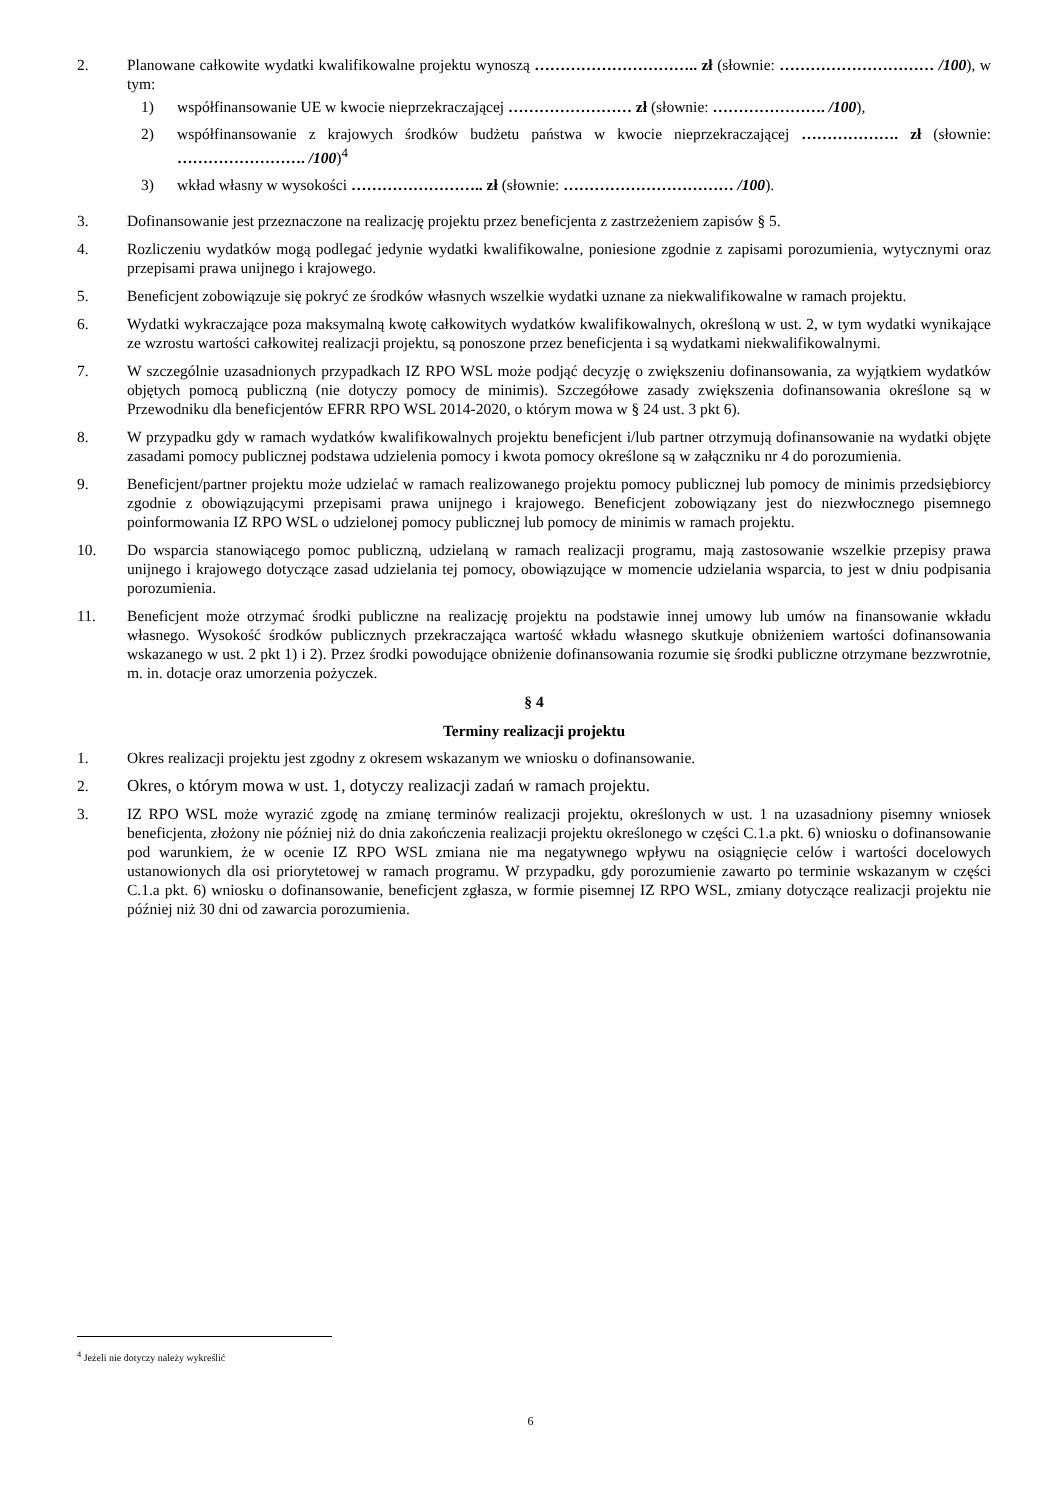2. Planowane całkowite wydatki kwalifikowalne projektu wynoszą ………………………….. zł (słownie: ………………………… /100), w tym:
1) współfinansowanie UE w kwocie nieprzekraczającej …………………… zł (słownie: …………………. /100),
2) współfinansowanie z krajowych środków budżetu państwa w kwocie nieprzekraczającej ………………. zł (słownie: ……………………. /100)<sup>4</sup>
3) wkład własny w wysokości …………………….. zł (słownie: …………………………… /100).
3. Dofinansowanie jest przeznaczone na realizację projektu przez beneficjenta z zastrzeżeniem zapisów § 5.
4. Rozliczeniu wydatków mogą podlegać jedynie wydatki kwalifikowalne, poniesione zgodnie z zapisami porozumienia, wytycznymi oraz przepisami prawa unijnego i krajowego.
5. Beneficjent zobowiązuje się pokryć ze środków własnych wszelkie wydatki uznane za niekwalifikowalne w ramach projektu.
6. Wydatki wykraczające poza maksymalną kwotę całkowitych wydatków kwalifikowalnych, określoną w ust. 2, w tym wydatki wynikające ze wzrostu wartości całkowitej realizacji projektu, są ponoszone przez beneficjenta i są wydatkami niekwalifikowalnymi.
7. W szczególnie uzasadnionych przypadkach IZ RPO WSL może podjąć decyzję o zwiększeniu dofinansowania, za wyjątkiem wydatków objętych pomocą publiczną (nie dotyczy pomocy de minimis). Szczegółowe zasady zwiększenia dofinansowania określone są w Przewodniku dla beneficjentów EFRR RPO WSL 2014-2020, o którym mowa w § 24 ust. 3 pkt 6).
8. W przypadku gdy w ramach wydatków kwalifikowalnych projektu beneficjent i/lub partner otrzymują dofinansowanie na wydatki objęte zasadami pomocy publicznej podstawa udzielenia pomocy i kwota pomocy określone są w załączniku nr 4 do porozumienia.
9. Beneficjent/partner projektu może udzielać w ramach realizowanego projektu pomocy publicznej lub pomocy de minimis przedsiębiorcy zgodnie z obowiązującymi przepisami prawa unijnego i krajowego. Beneficjent zobowiązany jest do niezwłocznego pisemnego poinformowania IZ RPO WSL o udzielonej pomocy publicznej lub pomocy de minimis w ramach projektu.
10. Do wsparcia stanowiącego pomoc publiczną, udzielaną w ramach realizacji programu, mają zastosowanie wszelkie przepisy prawa unijnego i krajowego dotyczące zasad udzielania tej pomocy, obowiązujące w momencie udzielania wsparcia, to jest w dniu podpisania porozumienia.
11. Beneficjent może otrzymać środki publiczne na realizację projektu na podstawie innej umowy lub umów na finansowanie wkładu własnego. Wysokość środków publicznych przekraczająca wartość wkładu własnego skutkuje obniżeniem wartości dofinansowania wskazanego w ust. 2 pkt 1) i 2). Przez środki powodujące obniżenie dofinansowania rozumie się środki publiczne otrzymane bezzwrotnie, m. in. dotacje oraz umorzenia pożyczek.
§ 4
Terminy realizacji projektu
1. Okres realizacji projektu jest zgodny z okresem wskazanym we wniosku o dofinansowanie.
2. Okres, o którym mowa w ust. 1, dotyczy realizacji zadań w ramach projektu.
3. IZ RPO WSL może wyrazić zgodę na zmianę terminów realizacji projektu, określonych w ust. 1 na uzasadniony pisemny wniosek beneficjenta, złożony nie później niż do dnia zakończenia realizacji projektu określonego w części C.1.a pkt. 6) wniosku o dofinansowanie pod warunkiem, że w ocenie IZ RPO WSL zmiana nie ma negatywnego wpływu na osiągnięcie celów i wartości docelowych ustanowionych dla osi priorytetowej w ramach programu. W przypadku, gdy porozumienie zawarto po terminie wskazanym w części C.1.a pkt. 6) wniosku o dofinansowanie, beneficjent zgłasza, w formie pisemnej IZ RPO WSL, zmiany dotyczące realizacji projektu nie później niż 30 dni od zawarcia porozumienia.
<sup>4</sup> Jeżeli nie dotyczy należy wykreślić
6